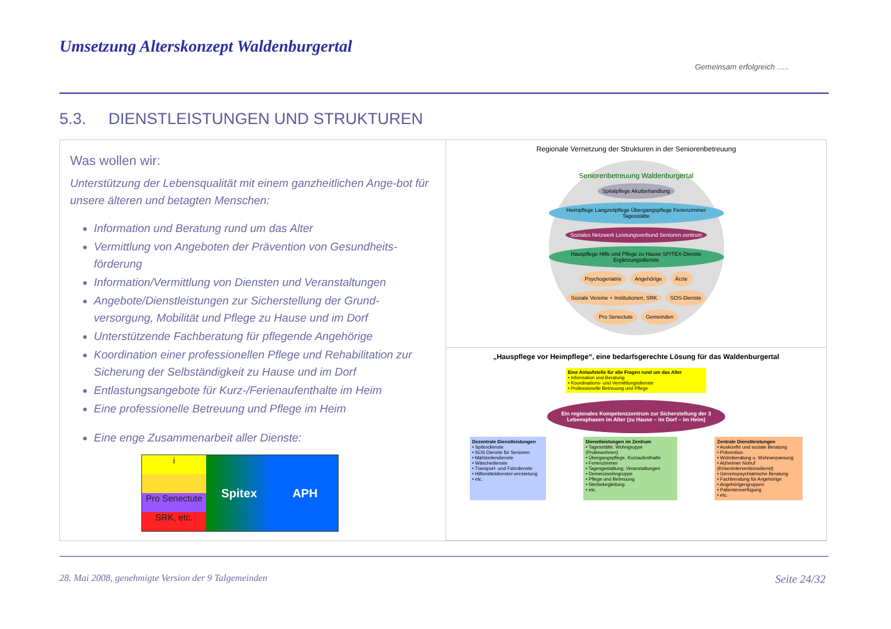Umsetzung Alterskonzept Waldenburgertal
Gemeinsam erfolgreich …..
5.3. DIENSTLEISTUNGEN UND STRUKTUREN
Was wollen wir:
Unterstützung der Lebensqualität mit einem ganzheitlichen Ange-bot für unsere älteren und betagten Menschen:
Information und Beratung rund um das Alter
Vermittlung von Angeboten der Prävention von Gesundheits-förderung
Information/Vermittlung von Diensten und Veranstaltungen
Angebote/Dienstleistungen zur Sicherstellung der Grund-versorgung, Mobilität und Pflege zu Hause und im Dorf
Unterstützende Fachberatung für pflegende Angehörige
Koordination einer professionellen Pflege und Rehabilitation zur Sicherung der Selbständigkeit zu Hause und im Dorf
Entlastungsangebote für Kurz-/Ferienaufenthalte im Heim
Eine professionelle Betreuung und Pflege im Heim
Eine enge Zusammenarbeit aller Dienste:
i
Pro Senectute
SRK, etc.
Spitex APH
Regionale Vernetzung der Strukturen in der Seniorenbetreuung
Seniorenbetreuung Waldenburgertal
Spitalpflege Akutbehandlung
Heimpflege Langzeitpflege Übergangspflege Ferienzimmer Tagesstätte
Soziales Netzwerk Leistungsverbund Senioren-zentrum
Hauspflege Hilfe und Pflege zu Hause SPITEX-Dienste Ergänzungsdienste
Psychogeriatrie
Angehörige
Ärzte
Soziale Vereine + Institutionen, SRK
SOS-Dienste
Pro Senectute
Gemeinden
„Hauspflege vor Heimpflege“, eine bedarfsgerechte Lösung für das Waldenburgertal
Eine Anlaufstelle für alle Fragen rund um das Alter
• Information und Beratung
• Koordinations- und Vermittlungsdienste
• Professionelle Betreuung und Pflege
Ein regionales Kompetenzzentrum zur Sicherstellung der 3 Lebensphasen im Alter (zu Hause – im Dorf – im Heim)
Dezentrale Dienstleistungen
• Spitexdienste
• SOS Dienste für Senioren
• Mahlzeitendienste
• Wäschedienste
• Transport- und Fahrdienste
• Hilfsmitteldienste/-vermietung
• etc.
Dienstleistungen im Zentrum
• Tagesstätte, Wohngruppe (Probewohnen)
• Übergangspflege, Kurzaufenthalte
• Ferienzimmer
• Tagesgestaltung, Veranstaltungen
• Demenzwohngruppe
• Pflege und Betreuung
• Sterbebegleitung
• etc.
Zentrale Dienstleistungen
• Auskünfte und soziale Beratung
• Prävention
• Wohnberatung u. Wohnanpassung
• Alzheimer Notruf (Kriseninterventionsdienst)
• Gerontopsychiatrische Beratung
• Fachberatung für Angehörige
• Angehörigengruppen
• Patientenverfügung
• etc.
28. Mai 2008, genehmigte Version der 9 Talgemeinden Seite 24/32